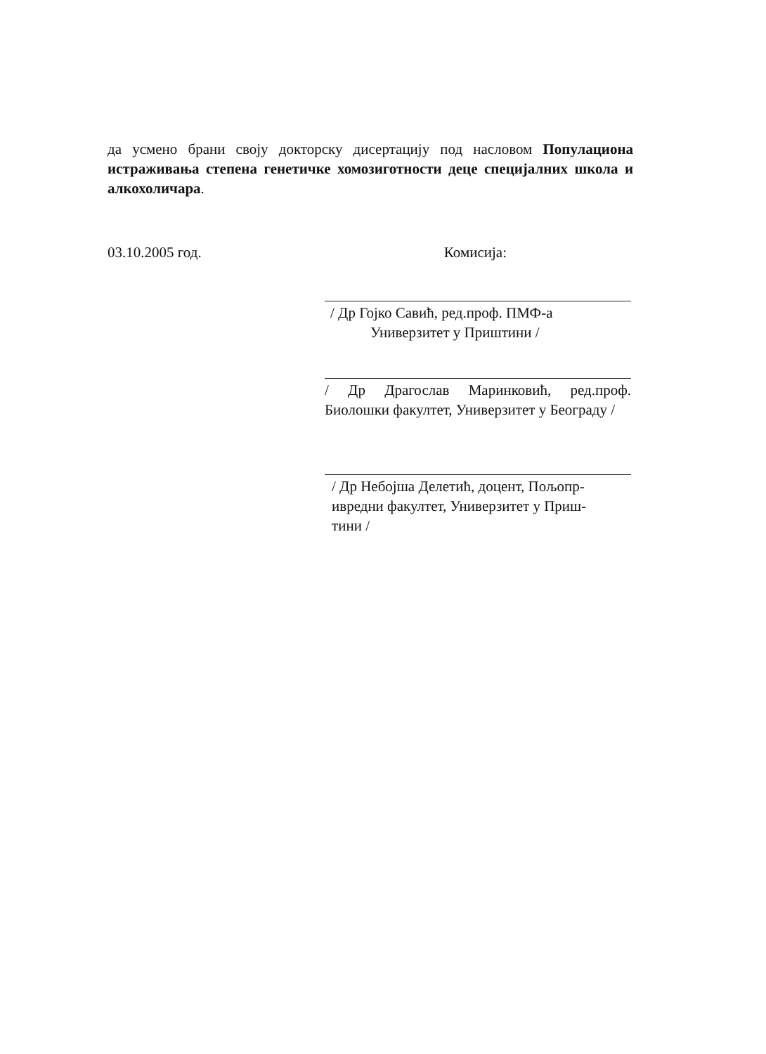да усмено брани своју докторску дисертацију под насловом Популациона истраживања степена генетичке хомозиготности деце специјалних школа и алкохоличара.
03.10.2005 год. Комисија:
/ Др Гојко Савић, ред.проф. ПМФ-а
Универзитет у Приштини /
/ Др Драгослав Маринковић, ред.проф. Биолошки факултет, Универзитет у Београду /
/ Др Небојша Делетић, доцент, Пољопр-
ивредни факултет, Универзитет у Приш-
тини /